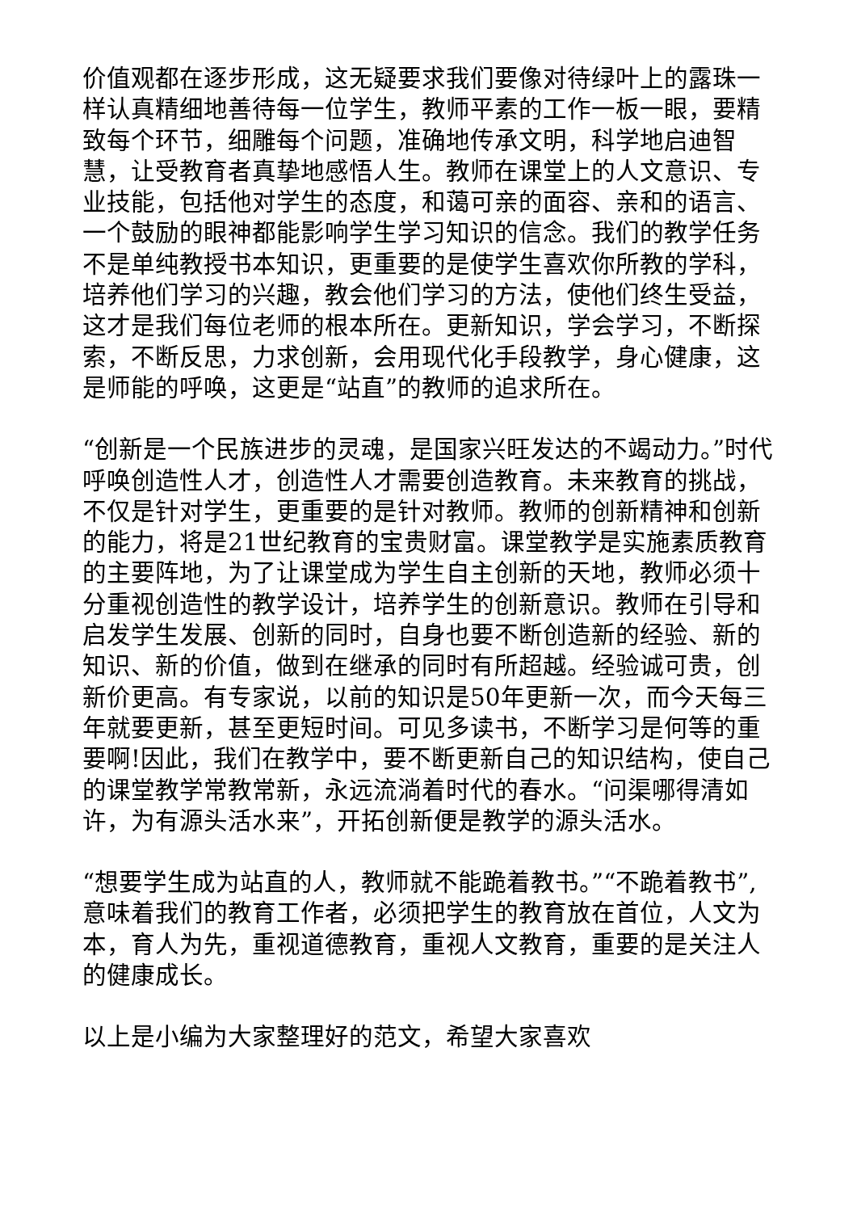价值观都在逐步形成，这无疑要求我们要像对待绿叶上的露珠一样认真精细地善待每一位学生，教师平素的工作一板一眼，要精致每个环节，细雕每个问题，准确地传承文明，科学地启迪智慧，让受教育者真挚地感悟人生。教师在课堂上的人文意识、专业技能，包括他对学生的态度，和蔼可亲的面容、亲和的语言、一个鼓励的眼神都能影响学生学习知识的信念。我们的教学任务不是单纯教授书本知识，更重要的是使学生喜欢你所教的学科，培养他们学习的兴趣，教会他们学习的方法，使他们终生受益，这才是我们每位老师的根本所在。更新知识，学会学习，不断探索，不断反思，力求创新，会用现代化手段教学，身心健康，这是师能的呼唤，这更是“站直”的教师的追求所在。
“创新是一个民族进步的灵魂，是国家兴旺发达的不竭动力。”时代呼唤创造性人才，创造性人才需要创造教育。未来教育的挑战，不仅是针对学生，更重要的是针对教师。教师的创新精神和创新的能力，将是21世纪教育的宝贵财富。课堂教学是实施素质教育的主要阵地，为了让课堂成为学生自主创新的天地，教师必须十分重视创造性的教学设计，培养学生的创新意识。教师在引导和启发学生发展、创新的同时，自身也要不断创造新的经验、新的知识、新的价值，做到在继承的同时有所超越。经验诚可贵，创新价更高。有专家说，以前的知识是50年更新一次，而今天每三年就要更新，甚至更短时间。可见多读书，不断学习是何等的重要啊!因此，我们在教学中，要不断更新自己的知识结构，使自己的课堂教学常教常新，永远流淌着时代的春水。“问渠哪得清如许，为有源头活水来”，开拓创新便是教学的源头活水。
“想要学生成为站直的人，教师就不能跪着教书。”“不跪着教书”,意味着我们的教育工作者，必须把学生的教育放在首位，人文为本，育人为先，重视道德教育，重视人文教育，重要的是关注人的健康成长。
以上是小编为大家整理好的范文，希望大家喜欢